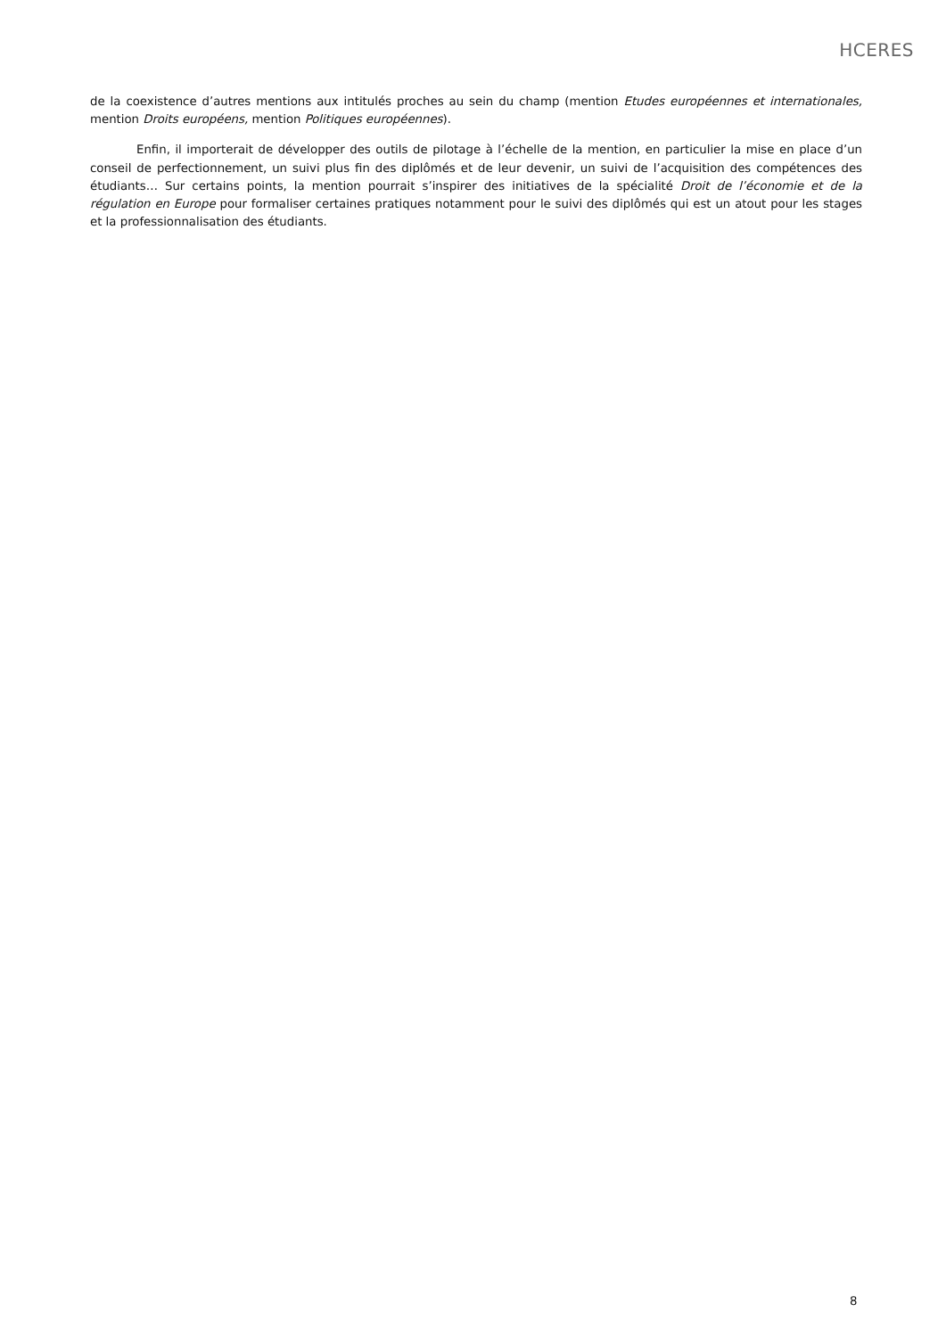HCERES
de la coexistence d’autres mentions aux intitulés proches au sein du champ (mention Etudes européennes et internationales, mention Droits européens, mention Politiques européennes).
Enfin, il importerait de développer des outils de pilotage à l’échelle de la mention, en particulier la mise en place d’un conseil de perfectionnement, un suivi plus fin des diplômés et de leur devenir, un suivi de l’acquisition des compétences des étudiants… Sur certains points, la mention pourrait s’inspirer des initiatives de la spécialité Droit de l’économie et de la régulation en Europe pour formaliser certaines pratiques notamment pour le suivi des diplômés qui est un atout pour les stages et la professionnalisation des étudiants.
8